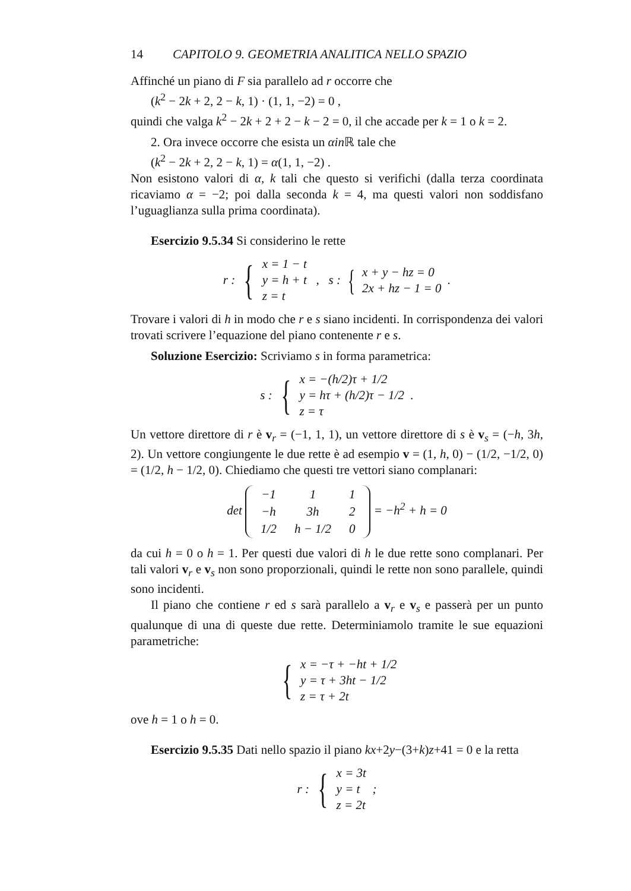14 CAPITOLO 9. GEOMETRIA ANALITICA NELLO SPAZIO
Affinché un piano di F sia parallelo ad r occorre che
(k<sup>2</sup> − 2k + 2, 2 − k, 1) · (1, 1, −2) = 0 ,
quindi che valga k<sup>2</sup> − 2k + 2 + 2 − k − 2 = 0, il che accade per k = 1 o k = 2.
2. Ora invece occorre che esista un αin ℝ tale che
(k<sup>2</sup> − 2k + 2, 2 − k, 1) = α(1, 1, −2) .
Non esistono valori di α, k tali che questo si verifichi (dalla terza coordinata ricaviamo α = −2; poi dalla seconda k = 4, ma questi valori non soddisfano l’uguaglianza sulla prima coordinata).
Esercizio 9.5.34 Si considerino le rette
r : { x = 1 − t
y = h + t
z = t , s : { x + y − hz = 0
2x + hz − 1 = 0 .
Trovare i valori di h in modo che r e s siano incidenti. In corrispondenza dei valori trovati scrivere l’equazione del piano contenente r e s.
Soluzione Esercizio: Scriviamo s in forma parametrica:
s : { x = −(h/2)τ + 1/2
y = hτ + (h/2)τ − 1/2
z = τ .
Un vettore direttore di r è v<sub>r</sub> = (−1, 1, 1), un vettore direttore di s è v<sub>s</sub> = (−h, 3h, 2). Un vettore congiungente le due rette è ad esempio v = (1, h, 0) − (1/2, −1/2, 0) = (1/2, h − 1/2, 0). Chiediamo che questi tre vettori siano complanari:
det
| −1 | 1 | 1 |
| −h | 3h | 2 |
| 1/2 | h − 1/2 | 0 |
= −h<sup>2</sup> + h = 0
da cui h = 0 o h = 1. Per questi due valori di h le due rette sono complanari. Per tali valori v<sub>r</sub> e v<sub>s</sub> non sono proporzionali, quindi le rette non sono parallele, quindi sono incidenti.
Il piano che contiene r ed s sarà parallelo a v<sub>r</sub> e v<sub>s</sub> e passerà per un punto qualunque di una di queste due rette. Determiniamolo tramite le sue equazioni parametriche:
{ x = −τ + −ht + 1/2
y = τ + 3ht − 1/2
z = τ + 2t
ove h = 1 o h = 0.
Esercizio 9.5.35 Dati nello spazio il piano kx+2y−(3+k)z+41 = 0 e la retta
r : { x = 3t
y = t
z = 2t ;